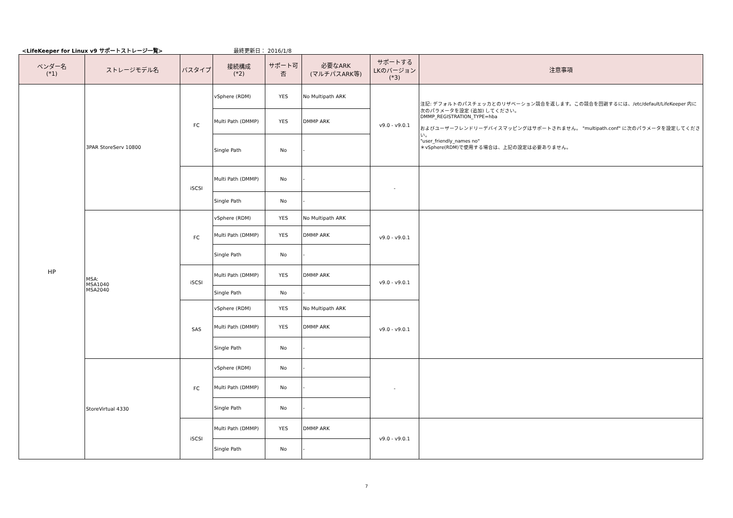<LifeKeeper for Linux v9 サポートストレージ一覧> 最終更新日： 2016/1/8
| ベンダー名 (*1) | ストレージモデル名 | バスタイプ | 接続構成 (*2) | サポート可否 | 必要なARK (マルチパスARK等) | サポートする LKのバージョン (*3) | 注意事項 |
| --- | --- | --- | --- | --- | --- | --- | --- |
| HP | 3PAR StoreServ 10800 | FC | vSphere (RDM) | YES | No Multipath ARK | v9.0 - v9.0.1 | 注記: デフォルトのパスチェッカとのリザベーション競合を返します。この競合を回避するには、/etc/default/LifeKeeper 内に次のパラメータを設定 (追加) してください。 DMMP_REGISTRATION_TYPE=hba およびユーザーフレンドリーデバイスマッピングはサポートされません。 "multipath.conf" に次のパラメータを設定してください。 "user_friendly_names no" ＊vSphere(RDM)で使用する場合は、上記の設定は必要ありません。 |
| | | | Multi Path (DMMP) | YES | DMMP ARK | | |
| | | | Single Path | No | - | | |
| | | iSCSI | Multi Path (DMMP) | No | - | - | |
| | | | Single Path | No | - | | |
| | MSA: MSA1040 MSA2040 | FC | vSphere (RDM) | YES | No Multipath ARK | v9.0 - v9.0.1 | |
| | | | Multi Path (DMMP) | YES | DMMP ARK | | |
| | | | Single Path | No | - | | |
| | | iSCSI | Multi Path (DMMP) | YES | DMMP ARK | v9.0 - v9.0.1 | |
| | | | Single Path | No | - | | |
| | | SAS | vSphere (RDM) | YES | No Multipath ARK | v9.0 - v9.0.1 | |
| | | | Multi Path (DMMP) | YES | DMMP ARK | | |
| | | | Single Path | No | - | | |
| | StoreVirtual 4330 | FC | vSphere (RDM) | No | - | - | |
| | | | Multi Path (DMMP) | No | - | | |
| | | | Single Path | No | - | | |
| | | iSCSI | Multi Path (DMMP) | YES | DMMP ARK | v9.0 - v9.0.1 | |
| | | | Single Path | No | - | | |
7